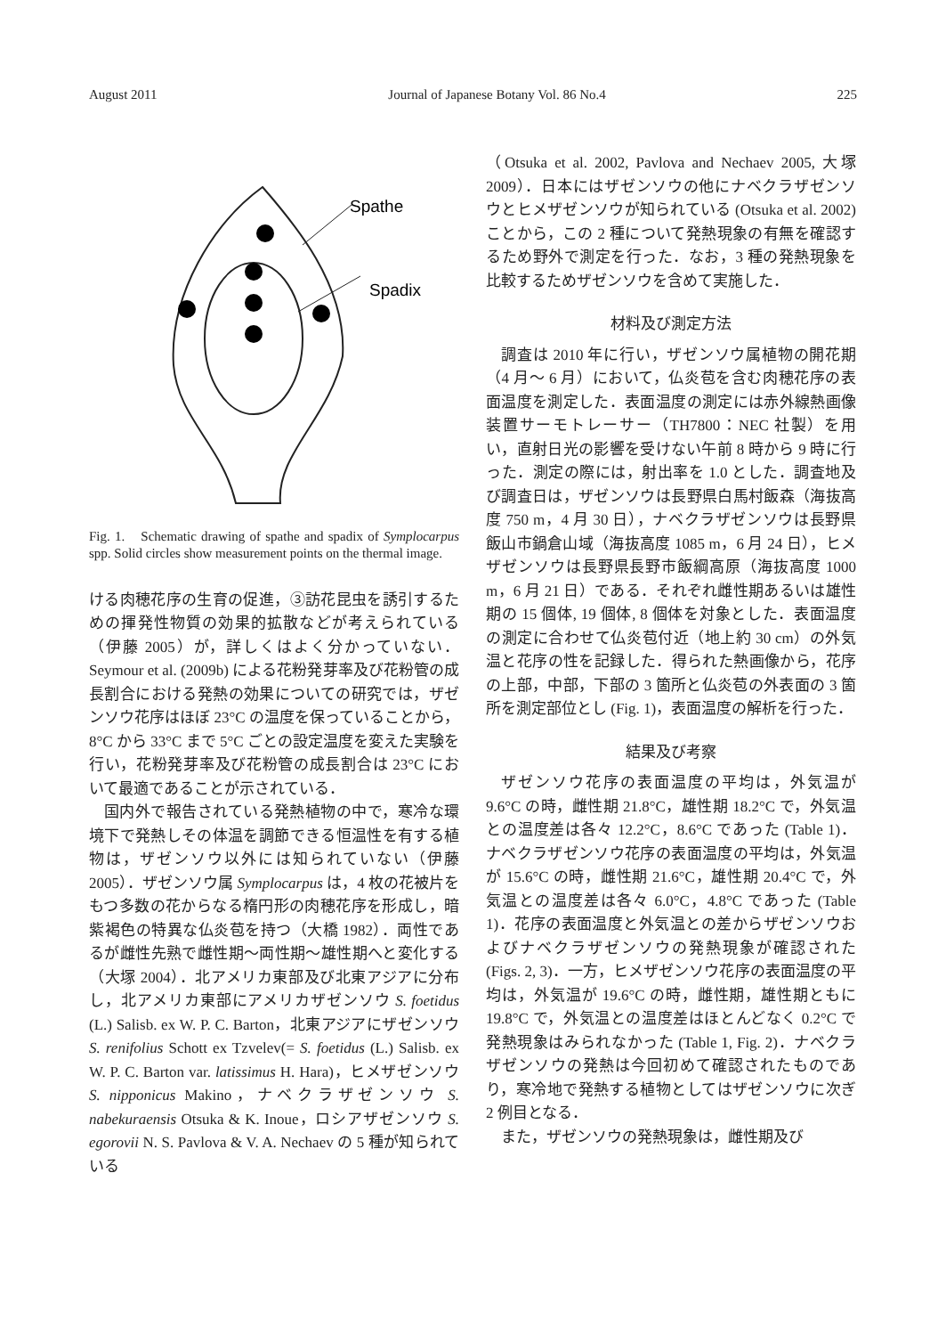August 2011 Journal of Japanese Botany Vol. 86 No.4 225
Spathe
Spadix
Fig. 1.　Schematic drawing of spathe and spadix of Symplocarpus spp. Solid circles show measurement points on the thermal image.
ける肉穂花序の生育の促進，③訪花昆虫を誘引するための揮発性物質の効果的拡散などが考えられている（伊藤 2005）が，詳しくはよく分かっていない．Seymour et al. (2009b) による花粉発芽率及び花粉管の成長割合における発熱の効果についての研究では，ザゼンソウ花序はほぼ 23°C の温度を保っていることから，8°C から 33°C まで 5°C ごとの設定温度を変えた実験を行い，花粉発芽率及び花粉管の成長割合は 23°C において最適であることが示されている．
国内外で報告されている発熱植物の中で，寒冷な環境下で発熱しその体温を調節できる恒温性を有する植物は，ザゼンソウ以外には知られていない（伊藤 2005）．ザゼンソウ属 Symplocarpus は，4 枚の花被片をもつ多数の花からなる楕円形の肉穂花序を形成し，暗紫褐色の特異な仏炎苞を持つ（大橋 1982）．両性であるが雌性先熟で雌性期～両性期～雄性期へと変化する（大塚 2004）．北アメリカ東部及び北東アジアに分布し，北アメリカ東部にアメリカザゼンソウ S. foetidus (L.) Salisb. ex W. P. C. Barton，北東アジアにザゼンソウ S. renifolius Schott ex Tzvelev(= S. foetidus (L.) Salisb. ex W. P. C. Barton var. latissimus H. Hara)，ヒメザゼンソウ S. nipponicus Makino，ナベクラザゼンソウ S. nabekuraensis Otsuka & K. Inoue，ロシアザゼンソウ S. egorovii N. S. Pavlova & V. A. Nechaev の 5 種が知られている
（Otsuka et al. 2002, Pavlova and Nechaev 2005, 大塚 2009）．日本にはザゼンソウの他にナベクラザゼンソウとヒメザゼンソウが知られている (Otsuka et al. 2002) ことから，この 2 種について発熱現象の有無を確認するため野外で測定を行った．なお，3 種の発熱現象を比較するためザゼンソウを含めて実施した．
材料及び測定方法
調査は 2010 年に行い，ザゼンソウ属植物の開花期（4 月～ 6 月）において，仏炎苞を含む肉穂花序の表面温度を測定した．表面温度の測定には赤外線熱画像装置サーモトレーサー（TH7800：NEC 社製）を用い，直射日光の影響を受けない午前 8 時から 9 時に行った．測定の際には，射出率を 1.0 とした．調査地及び調査日は，ザゼンソウは長野県白馬村飯森（海抜高度 750 m，4 月 30 日），ナベクラザゼンソウは長野県飯山市鍋倉山域（海抜高度 1085 m，6 月 24 日），ヒメザゼンソウは長野県長野市飯綱高原（海抜高度 1000 m，6 月 21 日）である．それぞれ雌性期あるいは雄性期の 15 個体, 19 個体, 8 個体を対象とした．表面温度の測定に合わせて仏炎苞付近（地上約 30 cm）の外気温と花序の性を記録した．得られた熱画像から，花序の上部，中部，下部の 3 箇所と仏炎苞の外表面の 3 箇所を測定部位とし (Fig. 1)，表面温度の解析を行った．
結果及び考察
ザゼンソウ花序の表面温度の平均は，外気温が 9.6°C の時，雌性期 21.8°C，雄性期 18.2°C で，外気温との温度差は各々 12.2°C，8.6°C であった (Table 1)．ナベクラザゼンソウ花序の表面温度の平均は，外気温が 15.6°C の時，雌性期 21.6°C，雄性期 20.4°C で，外気温との温度差は各々 6.0°C，4.8°C であった (Table 1)．花序の表面温度と外気温との差からザゼンソウおよびナベクラザゼンソウの発熱現象が確認された (Figs. 2, 3)．一方，ヒメザゼンソウ花序の表面温度の平均は，外気温が 19.6°C の時，雌性期，雄性期ともに 19.8°C で，外気温との温度差はほとんどなく 0.2°C で発熱現象はみられなかった (Table 1, Fig. 2)．ナベクラザゼンソウの発熱は今回初めて確認されたものであり，寒冷地で発熱する植物としてはザゼンソウに次ぎ 2 例目となる．
また，ザゼンソウの発熱現象は，雌性期及び